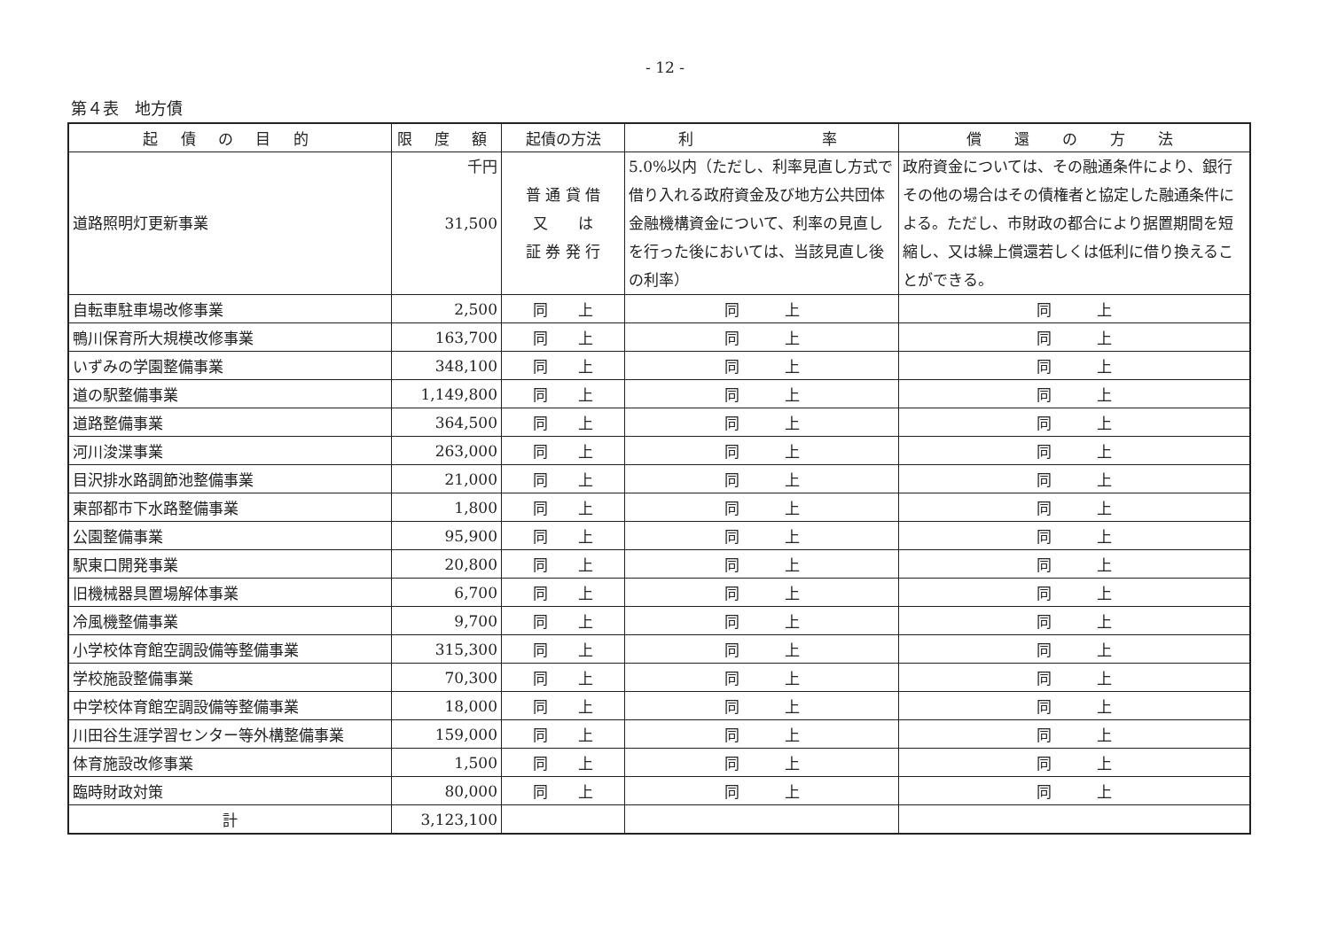- 12 -
第４表　地方債
| 起 債 の 目 的 | 限 度 額 | 起債の方法 | 利 率 | 償 還 の 方 法 |
| --- | --- | --- | --- | --- |
| 道路照明灯更新事業 | 千円 31,500 | 普 通 貸 借 又 は 証 券 発 行 | 5.0%以内（ただし、利率見直し方式で借り入れる政府資金及び地方公共団体金融機構資金について、利率の見直しを行った後においては、当該見直し後の利率） | 政府資金については、その融通条件により、銀行その他の場合はその債権者と協定した融通条件による。ただし、市財政の都合により据置期間を短縮し、又は繰上償還若しくは低利に借り換えることができる。 |
| 自転車駐車場改修事業 | 2,500 | 同 上 | 同 上 | 同 上 |
| 鴨川保育所大規模改修事業 | 163,700 | 同 上 | 同 上 | 同 上 |
| いずみの学園整備事業 | 348,100 | 同 上 | 同 上 | 同 上 |
| 道の駅整備事業 | 1,149,800 | 同 上 | 同 上 | 同 上 |
| 道路整備事業 | 364,500 | 同 上 | 同 上 | 同 上 |
| 河川浚渫事業 | 263,000 | 同 上 | 同 上 | 同 上 |
| 目沢排水路調節池整備事業 | 21,000 | 同 上 | 同 上 | 同 上 |
| 東部都市下水路整備事業 | 1,800 | 同 上 | 同 上 | 同 上 |
| 公園整備事業 | 95,900 | 同 上 | 同 上 | 同 上 |
| 駅東口開発事業 | 20,800 | 同 上 | 同 上 | 同 上 |
| 旧機械器具置場解体事業 | 6,700 | 同 上 | 同 上 | 同 上 |
| 冷風機整備事業 | 9,700 | 同 上 | 同 上 | 同 上 |
| 小学校体育館空調設備等整備事業 | 315,300 | 同 上 | 同 上 | 同 上 |
| 学校施設整備事業 | 70,300 | 同 上 | 同 上 | 同 上 |
| 中学校体育館空調設備等整備事業 | 18,000 | 同 上 | 同 上 | 同 上 |
| 川田谷生涯学習センター等外構整備事業 | 159,000 | 同 上 | 同 上 | 同 上 |
| 体育施設改修事業 | 1,500 | 同 上 | 同 上 | 同 上 |
| 臨時財政対策 | 80,000 | 同 上 | 同 上 | 同 上 |
| 計 | 3,123,100 | | | |